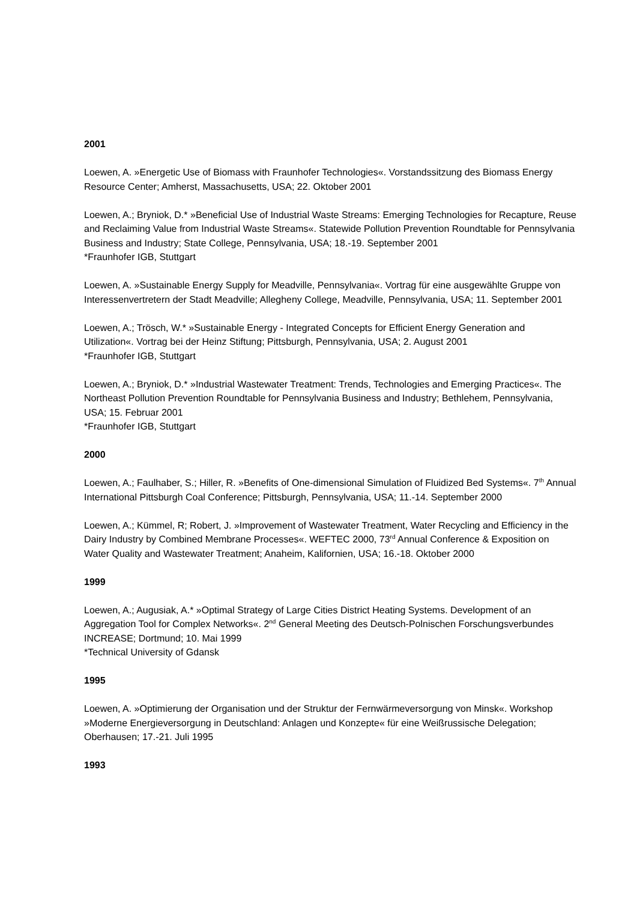2001
Loewen, A. »Energetic Use of Biomass with Fraunhofer Technologies«. Vorstandssitzung des Biomass Energy Resource Center; Amherst, Massachusetts, USA; 22. Oktober 2001
Loewen, A.; Bryniok, D.* »Beneficial Use of Industrial Waste Streams: Emerging Technologies for Recapture, Reuse and Reclaiming Value from Industrial Waste Streams«. Statewide Pollution Prevention Roundtable for Pennsylvania Business and Industry; State College, Pennsylvania, USA; 18.-19. September 2001
*Fraunhofer IGB, Stuttgart
Loewen, A. »Sustainable Energy Supply for Meadville, Pennsylvania«. Vortrag für eine ausgewählte Gruppe von Interessenvertretern der Stadt Meadville; Allegheny College, Meadville, Pennsylvania, USA; 11. September 2001
Loewen, A.; Trösch, W.* »Sustainable Energy - Integrated Concepts for Efficient Energy Generation and Utilization«. Vortrag bei der Heinz Stiftung; Pittsburgh, Pennsylvania, USA; 2. August 2001
*Fraunhofer IGB, Stuttgart
Loewen, A.; Bryniok, D.* »Industrial Wastewater Treatment: Trends, Technologies and Emerging Practices«. The Northeast Pollution Prevention Roundtable for Pennsylvania Business and Industry; Bethlehem, Pennsylvania, USA; 15. Februar 2001
*Fraunhofer IGB, Stuttgart
2000
Loewen, A.; Faulhaber, S.; Hiller, R. »Benefits of One-dimensional Simulation of Fluidized Bed Systems«. 7<sup>th</sup> Annual International Pittsburgh Coal Conference; Pittsburgh, Pennsylvania, USA; 11.-14. September 2000
Loewen, A.; Kümmel, R; Robert, J. »Improvement of Wastewater Treatment, Water Recycling and Efficiency in the Dairy Industry by Combined Membrane Processes«. WEFTEC 2000, 73<sup>rd</sup> Annual Conference & Exposition on Water Quality and Wastewater Treatment; Anaheim, Kalifornien, USA; 16.-18. Oktober 2000
1999
Loewen, A.; Augusiak, A.* »Optimal Strategy of Large Cities District Heating Systems. Development of an Aggregation Tool for Complex Networks«. 2<sup>nd</sup> General Meeting des Deutsch-Polnischen Forschungsverbundes INCREASE; Dortmund; 10. Mai 1999
*Technical University of Gdansk
1995
Loewen, A. »Optimierung der Organisation und der Struktur der Fernwärmeversorgung von Minsk«. Workshop »Moderne Energieversorgung in Deutschland: Anlagen und Konzepte« für eine Weißrussische Delegation; Oberhausen; 17.-21. Juli 1995
1993